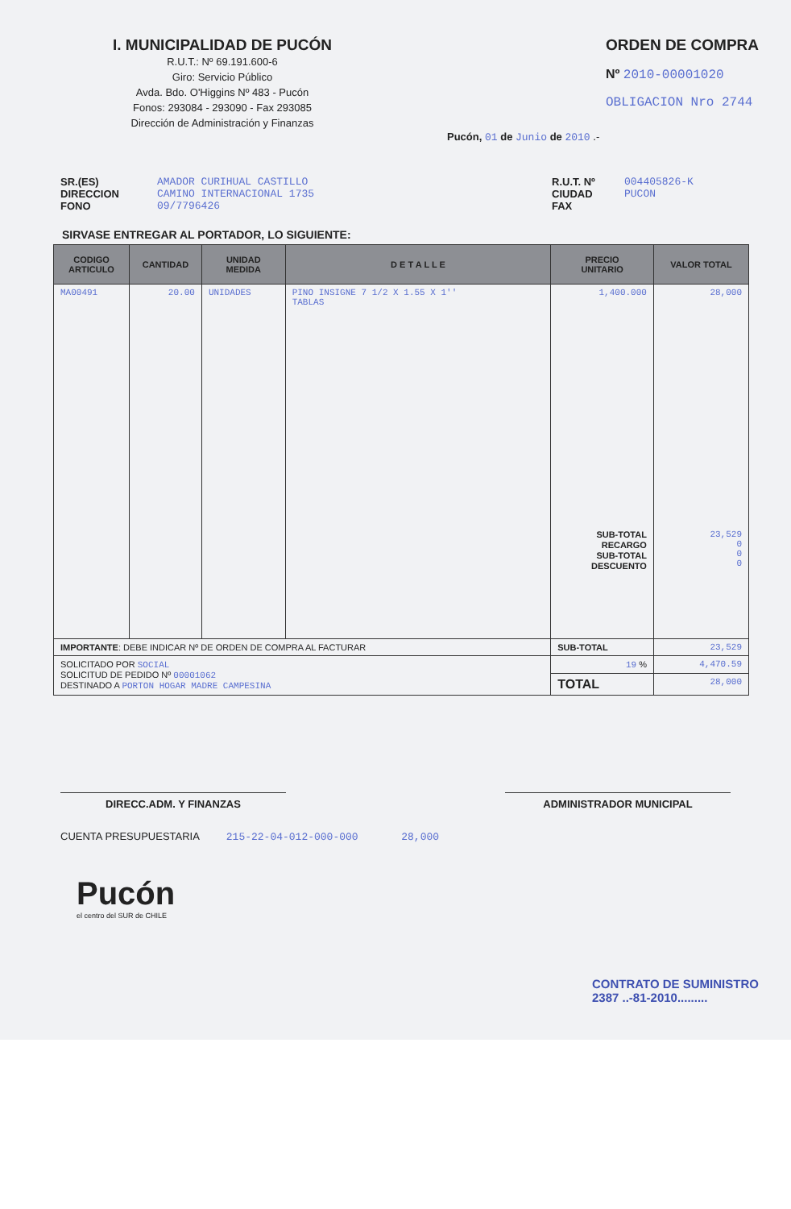I. MUNICIPALIDAD DE PUCÓN
R.U.T.: Nº 69.191.600-6
Giro: Servicio Público
Avda. Bdo. O'Higgins Nº 483 - Pucón
Fonos: 293084 - 293090 - Fax 293085
Dirección de Administración y Finanzas
ORDEN DE COMPRA
Nº 2010-00001020
OBLIGACION Nro 2744
Pucón, 01 de Junio de 2010 .-
SR.(ES)
DIRECCION
FONO
AMADOR CURIHUAL CASTILLO
CAMINO INTERNACIONAL 1735
09/7796426
R.U.T. Nº
CIUDAD
FAX
004405826-K
PUCON
SIRVASE ENTREGAR AL PORTADOR, LO SIGUIENTE:
| CODIGO ARTICULO | CANTIDAD | UNIDAD MEDIDA | D E T A L L E | PRECIO UNITARIO | VALOR TOTAL |
| --- | --- | --- | --- | --- | --- |
| MA00491 | 20.00 | UNIDADES | PINO INSIGNE 7 1/2 X 1.55 X 1'' TABLAS | 1,400.000 SUB-TOTAL RECARGO SUB-TOTAL DESCUENTO | 28,000 23,529 0 0 0 |
| IMPORTANTE : DEBE INDICAR Nº DE ORDEN DE COMPRA AL FACTURAR | | | | SUB-TOTAL | 23,529 |
| SOLICITADO POR SOCIAL SOLICITUD DE PEDIDO Nº 00001062 DESTINADO A PORTON HOGAR MADRE CAMPESINA | | | | 19 % | 4,470.59 |
| | | | | TOTAL | 28,000 |
DIRECC.ADM. Y FINANZAS ADMINISTRADOR MUNICIPAL
CUENTA PRESUPUESTARIA 215-22-04-012-000-000 28,000
Pucón
el centro del SUR de CHILE
CONTRATO DE SUMINISTRO
2387 ..-81-2010.........